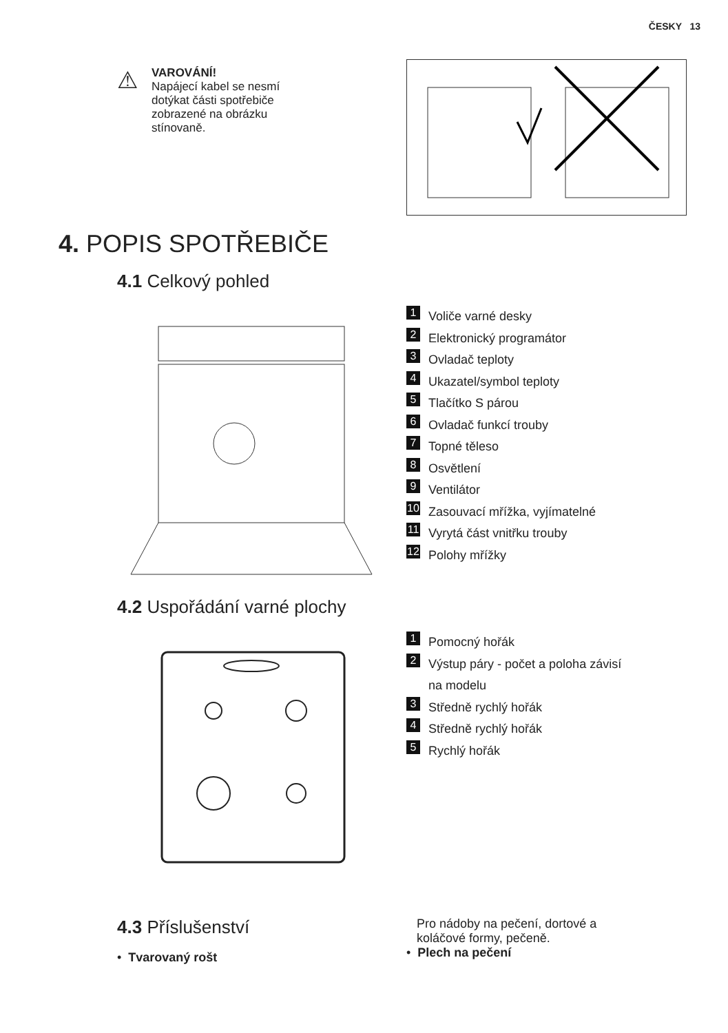ČESKY 13
⚠
VAROVÁNÍ!
Napájecí kabel se nesmí
dotýkat části spotřebiče
zobrazené na obrázku
stínovaně.
4. POPIS SPOTŘEBIČE
4.1 Celkový pohled
1 Voliče varné desky
2 Elektronický programátor
3 Ovladač teploty
4 Ukazatel/symbol teploty
5 Tlačítko S párou
6 Ovladač funkcí trouby
7 Topné těleso
8 Osvětlení
9 Ventilátor
10 Zasouvací mřížka, vyjímatelné
11 Vyrytá část vnitřku trouby
12 Polohy mřížky
4.2 Uspořádání varné plochy
1 Pomocný hořák
2 Výstup páry - počet a poloha závisí
na modelu
3 Středně rychlý hořák
4 Středně rychlý hořák
5 Rychlý hořák
4.3 Příslušenství
• Tvarovaný rošt
Pro nádoby na pečení, dortové a
koláčové formy, pečeně.
• Plech na pečení